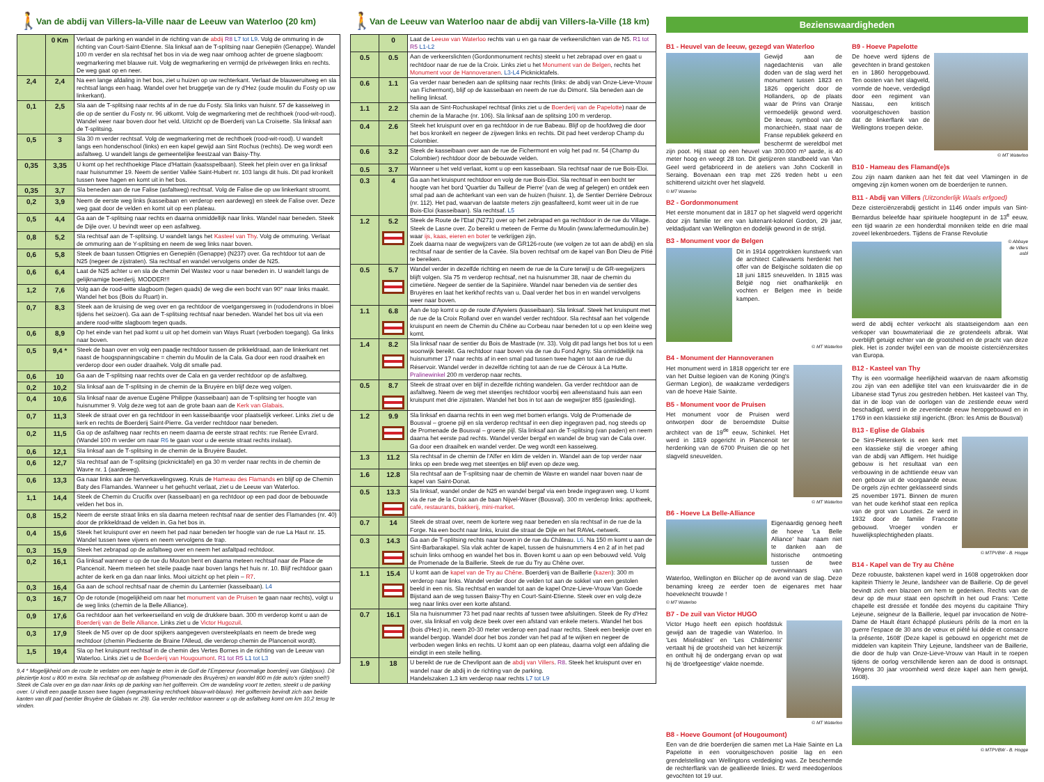🚶 Van de abdij van Villers-la-Ville naar de Leeuw van Waterloo (20 km)
| | 0 Km | Verlaat de parking en wandel in de richting van de abdij R8 L7 tot L9 . Volg de ommuring in de richting van Court-Saint-Etienne. Sla linksaf aan de T-splitsing naar Genepiën (Genappe). Wandel 100 m verder en sla rechtsaf het bos in via de weg naar omhoog achter de groene slagboom: wegmarkering met blauwe ruit. Volg de wegmarkering en vermijd de privéwegen links en rechts. De weg gaat op en neer. |
| 2,4 | 2,4 | Na een lange afdaling in het bos, ziet u huizen op uw rechterkant. Verlaat de blauweruitweg en sla rechtsaf langs een haag. Wandel over het bruggetje van de ry d'Hez (oude moulin du Fosty op uw linkerkant). |
| 0,1 | 2,5 | Sla aan de T-splitsing naar rechts af in de rue du Fosty. Sla links van huisnr. 57 de kasseiweg in die op de sentier du Fosty nr. 96 uitkomt. Volg de wegmarkering met de rechthoek (rood-wit-rood). Wandel weer naar boven door het veld. Uitzicht op de Boerderij van La Croisette. Sla linksaf aan de T-splitsing. |
| 0,5 | 3 | Sla 30 m verder rechtsaf. Volg de wegmarkering met de rechthoek (rood-wit-rood). U wandelt langs een hondenschool (links) en een kapel gewijd aan Sint Rochus (rechts). De weg wordt een asfaltweg. U wandelt langs de gemeentelijke feestzaal van Baisy-Thy. |
| 0,35 | 3,35 | U komt op het rechthoekige Place d'Hattain (kaatsspelbaan). Steek het plein over en ga linksaf naar huisnummer 19. Neem de sentier Vallée Saint-Hubert nr. 103 langs dit huis. Dit pad kronkelt tussen twee hagen en komt uit in het bos. |
| 0,35 | 3,7 | Sla beneden aan de rue Falise (asfaltweg) rechtsaf. Volg de Falise die op uw linkerkant stroomt. |
| 0,2 | 3,9 | Neem de eerste weg links (kasseibaan en verderop een aardeweg) en steek de Falise over. Deze weg gaat door de velden en komt uit op een plateau. |
| 0,5 | 4,4 | Ga aan de T-splitsing naar rechts en daarna onmiddellijk naar links. Wandel naar beneden. Steek de Dijle over. U bevindt weer op een asfaltweg. |
| 0,8 | 5,2 | Sla rechtsaf aan de T-splitsing. U wandelt langs het Kasteel van Thy . Volg de ommuring. Verlaat de ommuring aan de Y-splitsing en neem de weg links naar boven. |
| 0,6 | 5,8 | Steek de baan tussen Ottignies en Genepiën (Genappe) (N237) over. Ga rechtdoor tot aan de N25 (negeer de zijstraten). Sla rechtsaf en wandel vervolgens onder de N25. |
| 0,6 | 6,4 | Laat de N25 achter u en sla de chemin Del Wastez voor u naar beneden in. U wandelt langs de gelijknamige boerderij. MODDER!!! |
| 1,2 | 7,6 | Volg aan de rood-witte slagboom (tegen quads) de weg die een bocht van 90° naar links maakt. Wandel het bos (Bois du Ruart) in. |
| 0,7 | 8,3 | Steek aan de kruising de weg over en ga rechtdoor de voetgangersweg in (rododendrons in bloei tijdens het seizoen). Ga aan de T-splitsing rechtsaf naar beneden. Wandel het bos uit via een andere rood-witte slagboom tegen quads. |
| 0,6 | 8,9 | Op het einde van het pad komt u uit op het domein van Ways Ruart (verboden toegang). Ga links naar boven. |
| 0,5 | 9,4 * | Steek de baan over en volg een paadje rechtdoor tussen de prikkeldraad, aan de linkerkant net naast de hoogspanningscabine = chemin du Moulin de la Cala. Ga door een rood draaihek en verderop door een ouder draaihek. Volg dit smalle pad. |
| 0,6 | 10 | Ga aan de T-splitsing naar rechts over de Cala en ga verder rechtdoor op de asfaltweg. |
| 0,2 | 10,2 | Sla linksaf aan de T-splitsing in de chemin de la Bruyère en blijf deze weg volgen. |
| 0,4 | 10,6 | Sla linksaf naar de avenue Eugène Philippe (kasseibaan) aan de T-splitsing ter hoogte van huisnummer 9. Volg deze weg tot aan de grote baan aan de Kerk van Glabais . |
| 0,7 | 11,3 | Steek de straat over en ga rechtdoor in een kasseibaantje voor plaatselijk verkeer. Links ziet u de kerk en rechts de Boerderij Saint-Pierre. Ga verder rechtdoor naar beneden. |
| 0,2 | 11,5 | Ga op de asfaltweg naar rechts en neem daarna de eerste straat rechts: rue Renée Evrard. (Wandel 100 m verder om naar R6 te gaan voor u de eerste straat rechts inslaat). |
| 0,6 | 12,1 | Sla linksaf aan de T-splitsing in de chemin de la Bruyère Baudet. |
| 0,6 | 12,7 | Sla rechtsaf aan de T-splitsing (picknicktafel) en ga 30 m verder naar rechts in de chemin de Wavre nr. 1 (aardeweg). |
| 0,6 | 13,3 | Ga naar links aan de herverkavelingsweg. Kruis de Hameau des Flamands en blijf op de Chemin Baty des Flamandes. Wanneer u het gehucht verlaat, ziet u de Leeuw van Waterloo. |
| 1,1 | 14,4 | Steek de Chemin du Crucifix over (kasseibaan) en ga rechtdoor op een pad door de bebouwde velden het bos in. |
| 0,8 | 15,2 | Neem de eerste straat links en sla daarna meteen rechtsaf naar de sentier des Flamandes (nr. 40) door de prikkeldraad de velden in. Ga het bos in. |
| 0,4 | 15,6 | Steek het kruispunt over en neem het pad naar beneden ter hoogte van de rue La Haut nr. 15. Wandel tussen twee vijvers en neem vervolgens de trap. |
| 0,3 | 15,9 | Steek het zebrapad op de asfaltweg over en neem het asfaltpad rechtdoor. |
| 0,2 | 16,1 | Ga linksaf wanneer u op de rue du Mouton bent en daarna meteen rechtsaf naar de Place de Plancenoit. Neem meteen het steile paadje naar boven langs het huis nr. 10. Blijf rechtdoor gaan achter de kerk en ga dan naar links. Mooi uitzicht op het plein – R7 . |
| 0,3 | 16,4 | Ga aan de school rechtsaf naar de chemin du Lanternier (kasseibaan). L4 |
| 0,3 | 16,7 | Op de rotonde (mogelijkheid om naar het monument van de Pruisen te gaan naar rechts), volgt u de weg links (chemin de la Belle Alliance). |
| 0,9 | 17,6 | Ga rechtdoor aan het verkeerseiland en volg de drukkere baan. 300 m verderop komt u aan de Boerderij van de Belle Alliance . Links ziet u de Victor Hugozuil . |
| 0,3 | 17,9 | Steek de N5 over op de door spijkers aangegeven oversteekplaats en neem de brede weg rechtdoor (chemin Piedsente de Braine l'Alleud, die verderop chemin de Plancenoit wordt). |
| 1,5 | 19,4 | Sla op het kruispunt rechtsaf in de chemin des Vertes Bornes in de richting van de Leeuw van Waterloo. Links ziet u de Boerderij van Hougoumont . R1 tot R5 L1 tot L3 |
9,4 * Mogelijkheid om de route te verlaten om een hapje te eten in de Golf de l'Empereur (voormalige boerderij van Glabjoux). Dit pleziertje kost u 800 m extra. Sla rechtsaf op de asfaltweg (Promenade des Bruyères) en wandel 800 m (de auto's rijden snel!!) Steek de Cala over en ga dan naar links op de parking van het golfterrein. Om de wandeling voort te zetten, steekt u de parking over. U vindt een paadje tussen twee hagen (wegmarkering rechthoek blauw-wit-blauw). Het golfterrein bevindt zich aan beide kanten van dit pad (sentier Bruyère de Glabais nr. 29). Ga verder rechtdoor wanneer u op de asfaltweg komt om km 10,2 terug te vinden.
🚶 Van de Leeuw van Waterloo naar de abdij van Villers-la-Ville (18 km)
| | 0 | Laat de Leeuw van Waterloo rechts van u en ga naar de verkeerslichten van de N5. R1 tot R5 L1-L2 |
| 0.5 | 0.5 | Aan de verkeerslichten (Gordonmonument rechts) steekt u het zebrapad over en gaat u rechtdoor naar de rue de la Croix. Links ziet u het Monument van de Belgen , rechts het Monument voor de Hannoveranen . L3-L4 Picknicktafels. |
| 0.6 | 1.1 | Ga verder naar beneden aan de splitsing naar rechts (links: de abdij van Onze-Lieve-Vrouw van Fichermont), blijf op de kasseibaan en neem de rue du Dimont. Sla beneden aan de helling linksaf. |
| 1.1 | 2.2 | Sla aan de Sint-Rochuskapel rechtsaf (links ziet u de Boerderij van de Papelotte ) naar de chemin de la Marache (nr. 106). Sla linksaf aan de splitsing 100 m verderop. |
| 0.4 | 2.6 | Steek het kruispunt over en ga rechtdoor in de rue Babeau. Blijf op de hoofdweg die door het bos kronkelt en negeer de zijwegen links en rechts. Dit pad heet verderop Champ du Colombier. |
| 0.6 | 3.2 | Steek de kasseibaan over aan de rue de Fichermont en volg het pad nr. 54 (Champ du Colombier) rechtdoor door de bebouwde velden. |
| 0.5 | 3.7 | Wanneer u het veld verlaat, komt u op een kasseibaan. Sla rechtsaf naar de rue Bois-Eloi. |
| 0.3 | 4 | Ga aan het kruispunt rechtdoor en volg de rue Bois-Eloi. Sla rechtsaf in een bocht ter hoogte van het bord 'Quartier du Tailleur de Pierre' (van de weg af gelegen) en ontdek een smal pad aan de achterkant van een van de huizen (huisnr. 1), de Sentier Derrière Debroux (nr. 112). Het pad, waarvan de laatste meters zijn geasfalteerd, komt weer uit in de rue Bois-Eloi (kasseibaan). Sla rechtsaf. L5 |
| 1.2 | 5.2 | Steek de Route de l'Etat (N271) over op het zebrapad en ga rechtdoor in de rue du Village. Steek de Lasne over. Zo bereikt u meteen de Ferme du Moulin (www.lafermedumoulin.be) waar ijs, kaas, eieren en boter te verkrijgen zijn. Zoek daarna naar de wegwijzers van de GR126-route (we volgen ze tot aan de abdij) en sla rechtsaf naar de sentier de la Cavée. Sla boven rechtsaf om de kapel van Bon Dieu de Pitié te bereiken. |
| 0.5 | 5.7 | Wandel verder in dezelfde richting en neem de rue de la Cure terwijl u de GR-wegwijzers blijft volgen. Sla 75 m verderop rechtsaf, net na huisnummer 38, naar de chemin du cimetière. Negeer de sentier de la Sapinière. Wandel naar beneden via de sentier des Bruyères en laat het kerkhof rechts van u. Daal verder het bos in en wandel vervolgens weer naar boven. |
| 1.1 | 6.8 | Aan de top komt u op de route d'Aywiers (kasseibaan). Sla linksaf. Steek het kruispunt met de rue de la Croix Rolland over en wandel verder rechtdoor. Sla rechtsaf aan het volgende kruispunt en neem de Chemin du Chêne au Corbeau naar beneden tot u op een kleine weg komt. |
| 1.4 | 8.2 | Sla linksaf naar de sentier du Bois de Mastrade (nr. 33). Volg dit pad langs het bos tot u een woonwijk bereikt. Ga rechtdoor naar boven via de rue du Fond Agny. Sla onmiddellijk na huisnummer 17 naar rechts af in een smal pad tussen twee hagen tot aan de rue du Réservoir. Wandel verder in dezelfde richting tot aan de rue de Céroux à La Hutte. Pralinewinkel 200 m verderop naar rechts. |
| 0.5 | 8.7 | Steek de straat over en blijf in dezelfde richting wandelen. Ga verder rechtdoor aan de asfaltweg. Neem de weg met steentjes rechtdoor voorbij een alleenstaand huis aan een kruispunt met drie zijstraten. Wandel het bos in tot aan de wegwijzer 855 (gasleiding). |
| 1.2 | 9.9 | Sla linksaf en daarna rechts in een weg met bomen erlangs. Volg de Promenade de Bousval – groene pijl en sla verderop rechtsaf in een diep ingegraven pad, nog steeds op de Promenade de Bousval – groene pijl. Sla linksaf aan de T-splitsing (van paden) en neem daarna het eerste pad rechts. Wandel verder bergaf en wandel de brug van de Cala over. Ga door een draaihek en wandel verder. De weg wordt een kasseiweg. |
| 1.3 | 11.2 | Sla rechtsaf in de chemin de l'Alfer en klim de velden in. Wandel aan de top verder naar links op een brede weg met steentjes en blijf even op deze weg. |
| 1.6 | 12.8 | Sla rechtsaf aan de T-splitsing naar de chemin de Wavre en wandel naar boven naar de kapel van Saint-Donat. |
| 0.5 | 13.3 | Sla linksaf, wandel onder de N25 en wandel bergaf via een brede ingegraven weg. U komt via de rue de la Croix aan de baan Nijvel-Waver (Bousval). 300 m verderop links: apotheek, café, restaurants, bakkerij, mini-market . |
| 0.7 | 14 | Steek de straat over, neem de kortere weg naar beneden en sla rechtsaf in de rue de la Forge. Na een bocht naar links, kruist die straat de Dijle en het RAVeL-netwerk. |
| 0.3 | 14.3 | Ga aan de T-splitsing rechts naar boven in de rue du Château. L6 . Na 150 m komt u aan de Sint-Barbarakapel. Sla vlak achter de kapel, tussen de huisnummers 4 en 2 af in het pad schuin links omhoog en wandel het bos in. Boven komt u aan op een bebouwd veld. Volg de Promenade de la Baillerie. Steek de rue du Try au Chêne over. |
| 1.1 | 15.4 | U komt aan de kapel van de Try au Chêne . Boerderij van de Baillerie ( kazen ): 300 m verderop naar links. Wandel verder door de velden tot aan de sokkel van een gestolen beeld in een nis. Sla rechtsaf en wandel tot aan de kapel Onze-Lieve-Vrouw Van Goede Bijstand aan de weg tussen Baisy-Thy en Court-Saint-Etienne. Steek over en volg deze weg naar links over een korte afstand. |
| 0.7 | 16.1 | Sla na huisnummer 73 het pad naar rechts af tussen twee afsluitingen. Steek de Ry d'Hez over, sla linksaf en volg deze beek over een afstand van enkele meters. Wandel het bos (bois d'Hez) in, neem 20-30 meter verderop een pad naar rechts. Steek een beekje over en wandel bergop. Wandel door het bos zonder van het pad af te wijken en negeer de verboden wegen links en rechts. U komt aan op een plateau, daarna volgt een afdaling die eindigt in een steile helling. |
| 1.9 | 18 | U bereikt de rue de Chevlipont aan de abdij van Villers . R8 . Steek het kruispunt over en wandel naar de abdij in de richting van de parking. Handelszaken 1,3 km verderop naar rechts L7 tot L9 |
Bezienswaardigheden
B1 - Heuvel van de leeuw, gezegd van Waterloo
Gewijd aan de nagedachtenis van alle doden van de slag werd het monument tussen 1823 en 1826 opgericht door de Hollanders, op de plaats waar de Prins van Oranje vermoedelijk gewond werd. De leeuw, symbool van de monarchieën, staat naar de Franse republiek gekeerd en beschermt de wereldbol met zijn poot. Hij staat op een heuvel van 300.000 m³ aarde, is 40 meter hoog en weegt 28 ton. Dit gietijzeren standbeeld van Van Geel werd gefabriceerd in de ateliers van John Cockerill in Seraing. Bovenaan een trap met 226 treden hebt u een schitterend uitzicht over het slagveld.
© MT Waterloo
B2 - Gordonmonument
Het eerste monument dat in 1817 op het slagveld werd opgericht door zijn familie ter ere van luitenant-kolonel Gordon, 29 jaar, veldadjudant van Wellington en dodelijk gewond in de strijd.
B3 - Monument voor de Belgen
Dit in 1914 opgetrokken kunstwerk van de architect Callewaerts herdenkt het offer van de Belgische soldaten die op 18 juni 1815 sneuvelden. In 1815 was België nog niet onafhankelijk en vochten er Belgen mee in beide kampen.
© MT Waterloo
B4 - Monument der Hannoveranen
Het monument werd in 1818 opgericht ter ere van het Duitse legioen van de Koning (King's German Legion), de waakzame verdedigers van de hoeve Haie Sainte.
B5 - Monument voor de Pruisen
Het monument voor de Pruisen werd ontworpen door de beroemdste Duitse architect van de 19<sup>de</sup> eeuw, Schinkel. Het werd in 1819 opgericht in Plancenoit ter herdenking van de 6700 Pruisen die op het slagveld sneuvelden.
© MT Waterloo
B6 - Hoeve La Belle-Alliance
Eigenaardig genoeg heeft de hoeve 'La Belle Alliance' haar naam niet te danken aan de historische ontmoeting tussen de twee overwinnaars van Waterloo, Wellington en Blücher op de avond van de slag. Deze benaming kreeg ze eerder toen de eigenares met haar hoeveknecht trouwde !
© MT Waterloo
B7 - De zuil van Victor HUGO
Victor Hugo heeft een episch hoofdstuk gewijd aan de tragedie van Waterloo. In 'Les Misérables' en 'Les Châtiments' vertaalt hij de grootsheid van het keizerrijk en onthult hij de ondergang ervan op wat hij de 'droefgeestige' vlakte noemde.
© MT Waterloo
B8 - Hoeve Goumont (of Hougoumont)
Een van de drie boerderijen die samen met La Haie Sainte en La Papelotte in een vooruitgeschoven positie lag en een grendelstelling van Wellingtons verdediging was. Ze beschermde de rechterflank van de geallieerde linies. Er werd meedogenloos gevochten tot 19 uur.
B9 - Hoeve Papelotte
De hoeve werd tijdens de gevechten in brand gestoken en in 1860 heropgebouwd. Ten oosten van het slagveld, vormde de hoeve, verdedigd door een regiment van Nassau, een kritisch vooruitgeschoven bastion dat de linkerflank van de Wellingtons troepen dekte.
© MT Waterloo
B10 - Hameau des Flamand(e)s
Zou zijn naam danken aan het feit dat veel Vlamingen in de omgeving zijn komen wonen om de boerderijen te runnen.
B11 - Abdij van Villers (Uitzonderlijk Waals erfgoed)
Deze cisterciënzerabdij gesticht in 1146 onder impuls van Sint-Bernardus beleefde haar spirituele hoogtepunt in de 13<sup>e</sup> eeuw, een tijd waarin ze een honderdtal monniken telde en drie maal zoveel lekenbroeders. Tijdens de Franse Revolutie
© Abbaye de Villers asbl
werd de abdij echter verkocht als staatseigendom aan een verkoper van bouwmateriaal die ze grotendeels afbrak. Wat overblijft getuigt echter van de grootsheid en de pracht van deze plek. Het is zonder twijfel een van de mooiste cisterciënzersites van Europa.
B12 - Kasteel van Thy
Thy is een voormalige heerlijkheid waarvan de naam afkomstig zou zijn van een adellijke titel van een kruisvaarder die in de Libanese stad Tyrus zou gestreden hebben. Het kasteel van Thy, dat in de loop van de oorlogen van de zestiende eeuw werd beschadigd, werd in de zeventiende eeuw heropgebouwd en in 1769 in een klassieke stijl ingericht. (Bron: les Amis de Bousval)
B13 - Eglise de Glabais
De Sint-Pieterskerk is een kerk met een klassieke stijl die vroeger afhing van de abdij van Affligem. Het huidige gebouw is het resultaat van een verbouwing in de achttiende eeuw van een gebouw uit de voorgaande eeuw. De orgels zijn echter geklasseerd sinds 25 november 1971. Binnen de muren van het oude kerkhof staat een replica van de grot van Lourdes. Ze werd in 1932 door de familie Francotte gebouwd. Vroeger vonden er huwelijksplechtigheden plaats.
© MTPVBW - B. Hogge
B14 - Kapel van de Try au Chêne
Deze robuuste, bakstenen kapel werd in 1608 opgetrokken door kapitein Thierry le Jeune, landsheer van de Baillerie. Op de gevel bevindt zich een blazoen om hem te gedenken. Rechts van de deur op de muur staat een opschrift in het oud Frans: 'Cette chapelle est dressée et fondée des moyens du capitaine Thiry Lejeune, seigneur de la Baillerie, lequel par invocation de Notre-Dame de Hault étant échappé plusieurs périls de la mort en la guerre l'espace de 30 ans de vœux et piété lui dédie et consacre la présente, 1608' (Deze kapel is gebouwd en opgericht met de middelen van kapitein Thiry Lejeune, landsheer van de Baillerie, die door de hulp van Onze-Lieve-Vrouw van Hault in te roepen tijdens de oorlog verschillende keren aan de dood is ontsnapt. Wegens 30 jaar vroomheid werd deze kapel aan hem gewijd, 1608).
© MTPVBW - B. Hogge